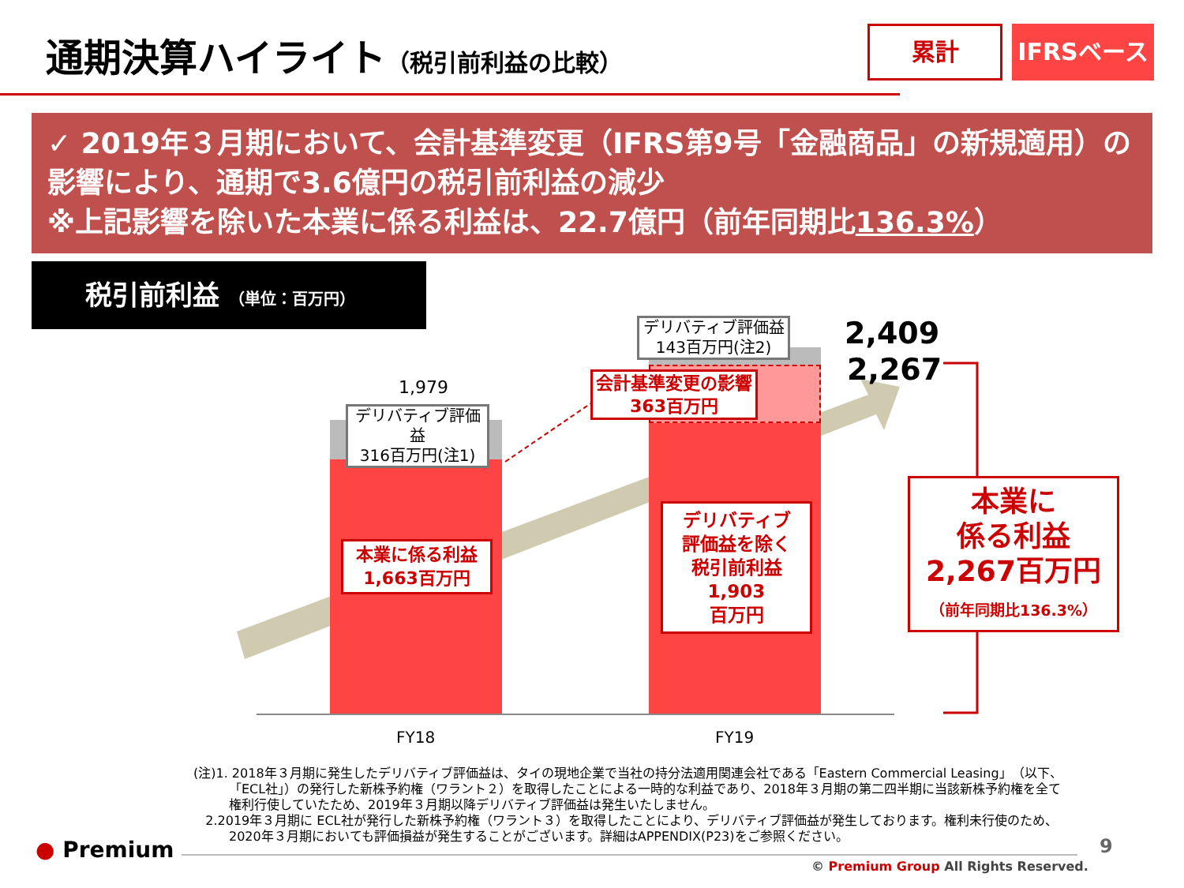通期決算ハイライト（税引前利益の比較）
累計
IFRSベース
✓ 2019年３月期において、会計基準変更（IFRS第9号「金融商品」の新規適用）の影響により、通期で3.6億円の税引前利益の減少
※上記影響を除いた本業に係る利益は、22.7億円（前年同期比136.3%）
税引前利益 （単位：百万円）
1,979
デリバティブ評価益
316百万円(注1)
デリバティブ評価益
143百万円(注2)
会計基準変更の影響
363百万円
本業に係る利益
1,663百万円
デリバティブ
評価益を除く
税引前利益
1,903
百万円
2,409
2,267
本業に
係る利益
2,267百万円
（前年同期比136.3%）
FY18 FY19
(注)1. 2018年３月期に発生したデリバティブ評価益は、タイの現地企業で当社の持分法適用関連会社である「Eastern Commercial Leasing」（以下、「ECL社」）の発行した新株予約権（ワラント２）を取得したことによる一時的な利益であり、2018年３月期の第二四半期に当該新株予約権を全て権利行使していたため、2019年３月期以降デリバティブ評価益は発生いたしません。
2.2019年３月期に ECL社が発行した新株予約権（ワラント３）を取得したことにより、デリバティブ評価益が発生しております。権利未行使のため、2020年３月期においても評価損益が発生することがございます。詳細はAPPENDIX(P23)をご参照ください。
● Premium 9
© Premium Group All Rights Reserved.